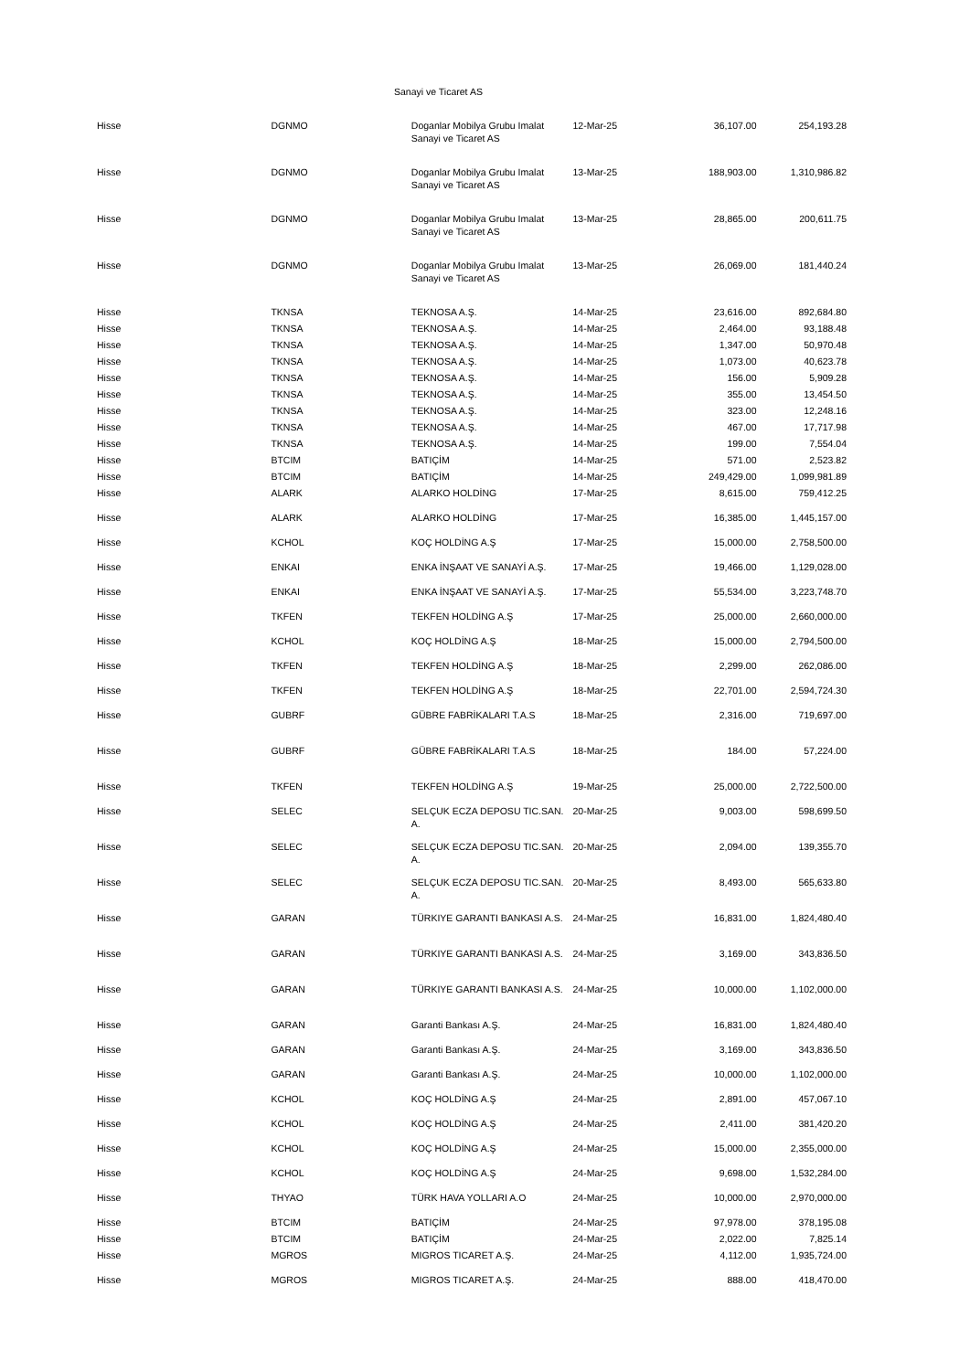Sanayi ve Ticaret AS
| Hisse | DGNMO | Doganlar Mobilya Grubu Imalat Sanayi ve Ticaret AS | 12-Mar-25 | 36,107.00 | 254,193.28 |
| Hisse | DGNMO | Doganlar Mobilya Grubu Imalat Sanayi ve Ticaret AS | 13-Mar-25 | 188,903.00 | 1,310,986.82 |
| Hisse | DGNMO | Doganlar Mobilya Grubu Imalat Sanayi ve Ticaret AS | 13-Mar-25 | 28,865.00 | 200,611.75 |
| Hisse | DGNMO | Doganlar Mobilya Grubu Imalat Sanayi ve Ticaret AS | 13-Mar-25 | 26,069.00 | 181,440.24 |
| Hisse | TKNSA | TEKNOSA A.Ş. | 14-Mar-25 | 23,616.00 | 892,684.80 |
| Hisse | TKNSA | TEKNOSA A.Ş. | 14-Mar-25 | 2,464.00 | 93,188.48 |
| Hisse | TKNSA | TEKNOSA A.Ş. | 14-Mar-25 | 1,347.00 | 50,970.48 |
| Hisse | TKNSA | TEKNOSA A.Ş. | 14-Mar-25 | 1,073.00 | 40,623.78 |
| Hisse | TKNSA | TEKNOSA A.Ş. | 14-Mar-25 | 156.00 | 5,909.28 |
| Hisse | TKNSA | TEKNOSA A.Ş. | 14-Mar-25 | 355.00 | 13,454.50 |
| Hisse | TKNSA | TEKNOSA A.Ş. | 14-Mar-25 | 323.00 | 12,248.16 |
| Hisse | TKNSA | TEKNOSA A.Ş. | 14-Mar-25 | 467.00 | 17,717.98 |
| Hisse | TKNSA | TEKNOSA A.Ş. | 14-Mar-25 | 199.00 | 7,554.04 |
| Hisse | BTCIM | BATIÇİM | 14-Mar-25 | 571.00 | 2,523.82 |
| Hisse | BTCIM | BATIÇİM | 14-Mar-25 | 249,429.00 | 1,099,981.89 |
| Hisse | ALARK | ALARKO HOLDİNG | 17-Mar-25 | 8,615.00 | 759,412.25 |
| Hisse | ALARK | ALARKO HOLDİNG | 17-Mar-25 | 16,385.00 | 1,445,157.00 |
| Hisse | KCHOL | KOÇ HOLDİNG A.Ş | 17-Mar-25 | 15,000.00 | 2,758,500.00 |
| Hisse | ENKAI | ENKA İNŞAAT VE SANAYİ A.Ş. | 17-Mar-25 | 19,466.00 | 1,129,028.00 |
| Hisse | ENKAI | ENKA İNŞAAT VE SANAYİ A.Ş. | 17-Mar-25 | 55,534.00 | 3,223,748.70 |
| Hisse | TKFEN | TEKFEN HOLDİNG A.Ş | 17-Mar-25 | 25,000.00 | 2,660,000.00 |
| Hisse | KCHOL | KOÇ HOLDİNG A.Ş | 18-Mar-25 | 15,000.00 | 2,794,500.00 |
| Hisse | TKFEN | TEKFEN HOLDİNG A.Ş | 18-Mar-25 | 2,299.00 | 262,086.00 |
| Hisse | TKFEN | TEKFEN HOLDİNG A.Ş | 18-Mar-25 | 22,701.00 | 2,594,724.30 |
| Hisse | GUBRF | GÜBRE FABRİKALARI T.A.S | 18-Mar-25 | 2,316.00 | 719,697.00 |
| Hisse | GUBRF | GÜBRE FABRİKALARI T.A.S | 18-Mar-25 | 184.00 | 57,224.00 |
| Hisse | TKFEN | TEKFEN HOLDİNG A.Ş | 19-Mar-25 | 25,000.00 | 2,722,500.00 |
| Hisse | SELEC | SELÇUK ECZA DEPOSU TIC.SAN. A. | 20-Mar-25 | 9,003.00 | 598,699.50 |
| Hisse | SELEC | SELÇUK ECZA DEPOSU TIC.SAN. A. | 20-Mar-25 | 2,094.00 | 139,355.70 |
| Hisse | SELEC | SELÇUK ECZA DEPOSU TIC.SAN. A. | 20-Mar-25 | 8,493.00 | 565,633.80 |
| Hisse | GARAN | TÜRKIYE GARANTI BANKASI A.S. | 24-Mar-25 | 16,831.00 | 1,824,480.40 |
| Hisse | GARAN | TÜRKIYE GARANTI BANKASI A.S. | 24-Mar-25 | 3,169.00 | 343,836.50 |
| Hisse | GARAN | TÜRKIYE GARANTI BANKASI A.S. | 24-Mar-25 | 10,000.00 | 1,102,000.00 |
| Hisse | GARAN | Garanti Bankası A.Ş. | 24-Mar-25 | 16,831.00 | 1,824,480.40 |
| Hisse | GARAN | Garanti Bankası A.Ş. | 24-Mar-25 | 3,169.00 | 343,836.50 |
| Hisse | GARAN | Garanti Bankası A.Ş. | 24-Mar-25 | 10,000.00 | 1,102,000.00 |
| Hisse | KCHOL | KOÇ HOLDİNG A.Ş | 24-Mar-25 | 2,891.00 | 457,067.10 |
| Hisse | KCHOL | KOÇ HOLDİNG A.Ş | 24-Mar-25 | 2,411.00 | 381,420.20 |
| Hisse | KCHOL | KOÇ HOLDİNG A.Ş | 24-Mar-25 | 15,000.00 | 2,355,000.00 |
| Hisse | KCHOL | KOÇ HOLDİNG A.Ş | 24-Mar-25 | 9,698.00 | 1,532,284.00 |
| Hisse | THYAO | TÜRK HAVA YOLLARI A.O | 24-Mar-25 | 10,000.00 | 2,970,000.00 |
| Hisse | BTCIM | BATIÇİM | 24-Mar-25 | 97,978.00 | 378,195.08 |
| Hisse | BTCIM | BATIÇİM | 24-Mar-25 | 2,022.00 | 7,825.14 |
| Hisse | MGROS | MIGROS TICARET A.Ş. | 24-Mar-25 | 4,112.00 | 1,935,724.00 |
| Hisse | MGROS | MIGROS TICARET A.Ş. | 24-Mar-25 | 888.00 | 418,470.00 |